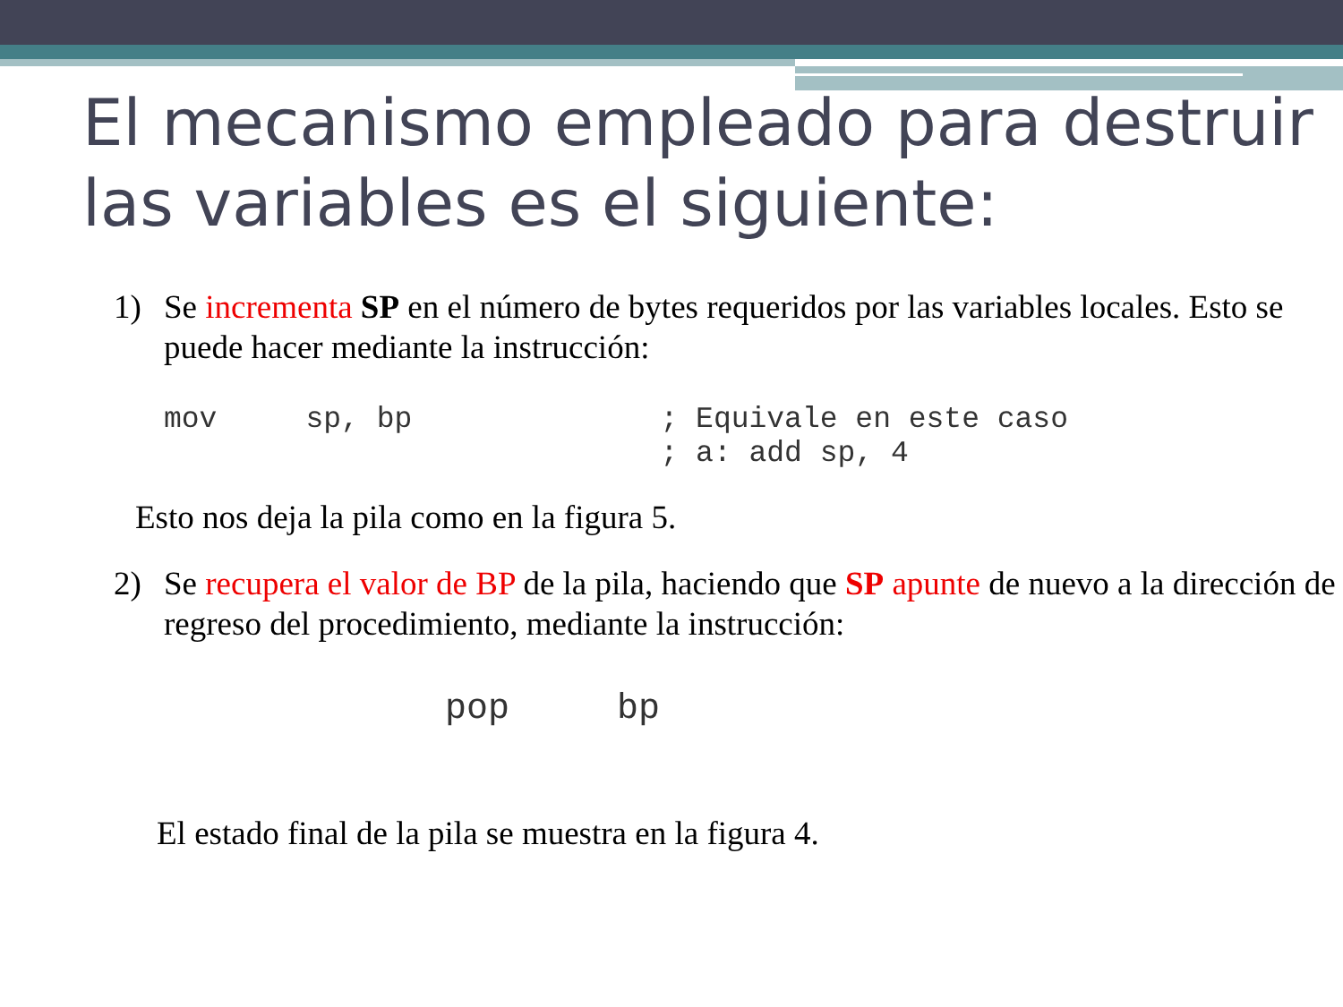El mecanismo empleado para destruir las variables es el siguiente:
1) Se incrementa SP en el número de bytes requeridos por las variables locales. Esto se puede hacer mediante la instrucción:
mov     sp, bp              ; Equivale en este caso
                            ; a: add sp, 4
Esto nos deja la pila como en la figura 5.
2) Se recupera el valor de BP de la pila, haciendo que SP apunte de nuevo a la dirección de regreso del procedimiento, mediante la instrucción:
pop     bp
El estado final de la pila se muestra en la figura 4.